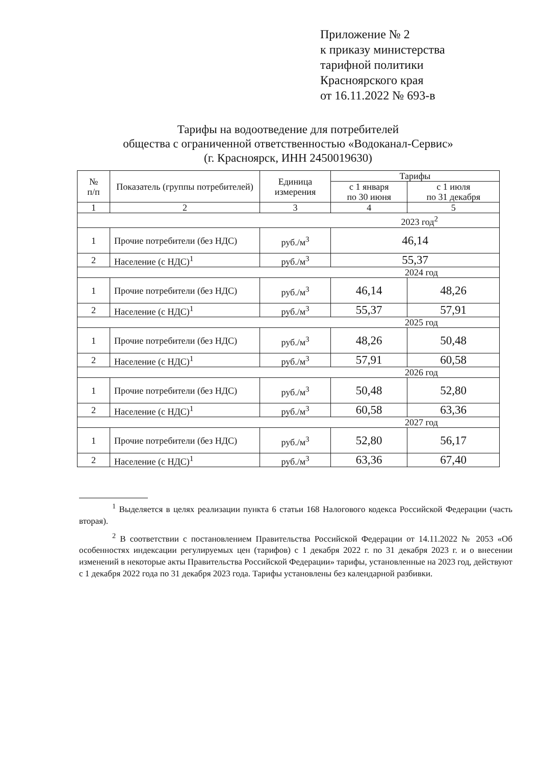Приложение № 2
к приказу министерства
тарифной политики
Красноярского края
от 16.11.2022 № 693-в
Тарифы на водоотведение для потребителей
общества с ограниченной ответственностью «Водоканал-Сервис»
(г. Красноярск, ИНН 2450019630)
| № п/п | Показатель (группы потребителей) | Единица измерения | Тарифы | |
| --- | --- | --- | --- | --- |
| | | | с 1 января по 30 июня | с 1 июля по 31 декабря |
| 1 | 2 | 3 | 4 | 5 |
| 2023 год<sup>2</sup> | | | | |
| 1 | Прочие потребители (без НДС) | руб./м<sup>3</sup> | 46,14 | |
| 2 | Население (с НДС)<sup>1</sup> | руб./м<sup>3</sup> | 55,37 | |
| 2024 год | | | | |
| 1 | Прочие потребители (без НДС) | руб./м<sup>3</sup> | 46,14 | 48,26 |
| 2 | Население (с НДС)<sup>1</sup> | руб./м<sup>3</sup> | 55,37 | 57,91 |
| 2025 год | | | | |
| 1 | Прочие потребители (без НДС) | руб./м<sup>3</sup> | 48,26 | 50,48 |
| 2 | Население (с НДС)<sup>1</sup> | руб./м<sup>3</sup> | 57,91 | 60,58 |
| 2026 год | | | | |
| 1 | Прочие потребители (без НДС) | руб./м<sup>3</sup> | 50,48 | 52,80 |
| 2 | Население (с НДС)<sup>1</sup> | руб./м<sup>3</sup> | 60,58 | 63,36 |
| 2027 год | | | | |
| 1 | Прочие потребители (без НДС) | руб./м<sup>3</sup> | 52,80 | 56,17 |
| 2 | Население (с НДС)<sup>1</sup> | руб./м<sup>3</sup> | 63,36 | 67,40 |
<sup>1</sup> Выделяется в целях реализации пункта 6 статьи 168 Налогового кодекса Российской Федерации (часть вторая).
<sup>2</sup> В соответствии с постановлением Правительства Российской Федерации от 14.11.2022 № 2053 «Об особенностях индексации регулируемых цен (тарифов) с 1 декабря 2022 г. по 31 декабря 2023 г. и о внесении изменений в некоторые акты Правительства Российской Федерации» тарифы, установленные на 2023 год, действуют с 1 декабря 2022 года по 31 декабря 2023 года. Тарифы установлены без календарной разбивки.